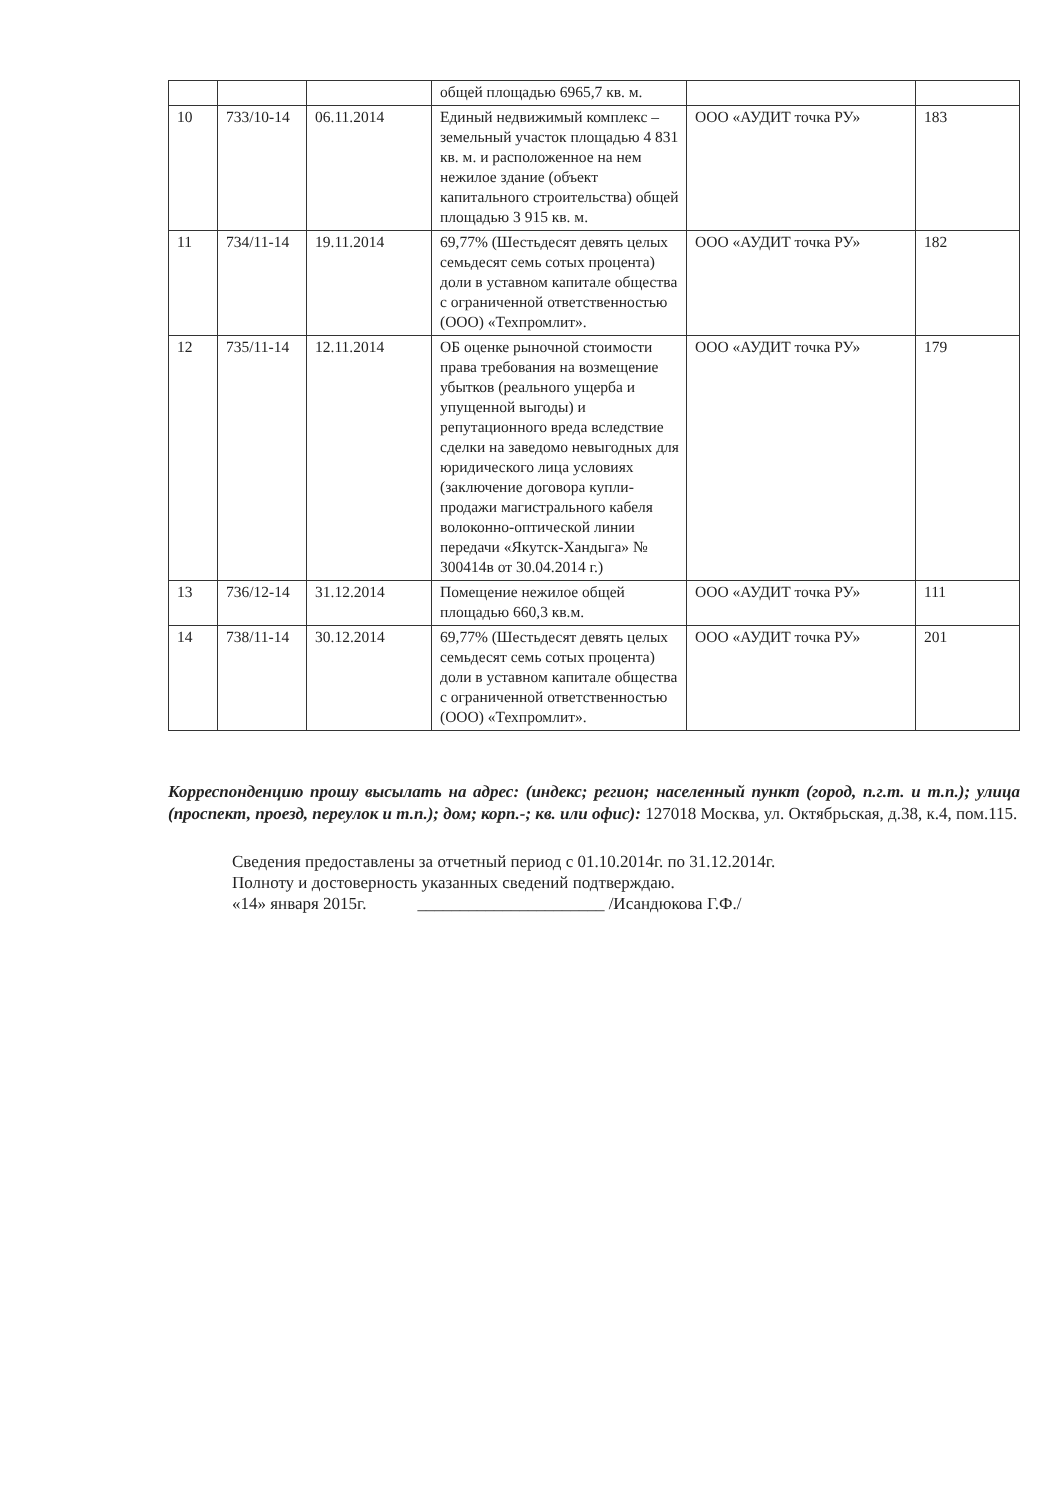| | | | общей площадью 6965,7 кв. м. | | |
| 10 | 733/10-14 | 06.11.2014 | Единый недвижимый комплекс – земельный участок площадью 4 831 кв. м. и расположенное на нем нежилое здание (объект капитального строительства) общей площадью 3 915 кв. м. | ООО «АУДИТ точка РУ» | 183 |
| 11 | 734/11-14 | 19.11.2014 | 69,77% (Шестьдесят девять целых семьдесят семь сотых процента) доли в уставном капитале общества с ограниченной ответственностью (ООО) «Техпромлит». | ООО «АУДИТ точка РУ» | 182 |
| 12 | 735/11-14 | 12.11.2014 | ОБ оценке рыночной стоимости права требования на возмещение убытков (реального ущерба и упущенной выгоды) и репутационного вреда вследствие сделки на заведомо невыгодных для юридического лица условиях (заключение договора купли-продажи магистрального кабеля волоконно-оптической линии передачи «Якутск-Хандыга» № 300414в от 30.04.2014 г.) | ООО «АУДИТ точка РУ» | 179 |
| 13 | 736/12-14 | 31.12.2014 | Помещение нежилое общей площадью 660,3 кв.м. | ООО «АУДИТ точка РУ» | 111 |
| 14 | 738/11-14 | 30.12.2014 | 69,77% (Шестьдесят девять целых семьдесят семь сотых процента) доли в уставном капитале общества с ограниченной ответственностью (ООО) «Техпромлит». | ООО «АУДИТ точка РУ» | 201 |
Корреспонденцию прошу высылать на адрес: (индекс; регион; населенный пункт (город, п.г.т. и т.п.); улица (проспект, проезд, переулок и т.п.); дом; корп.-; кв. или офис): 127018 Москва, ул. Октябрьская, д.38, к.4, пом.115.
Сведения предоставлены за отчетный период с 01.10.2014г. по 31.12.2014г.
Полноту и достоверность указанных сведений подтверждаю.
«14» января 2015г. ______________________ /Исандюкова Г.Ф./